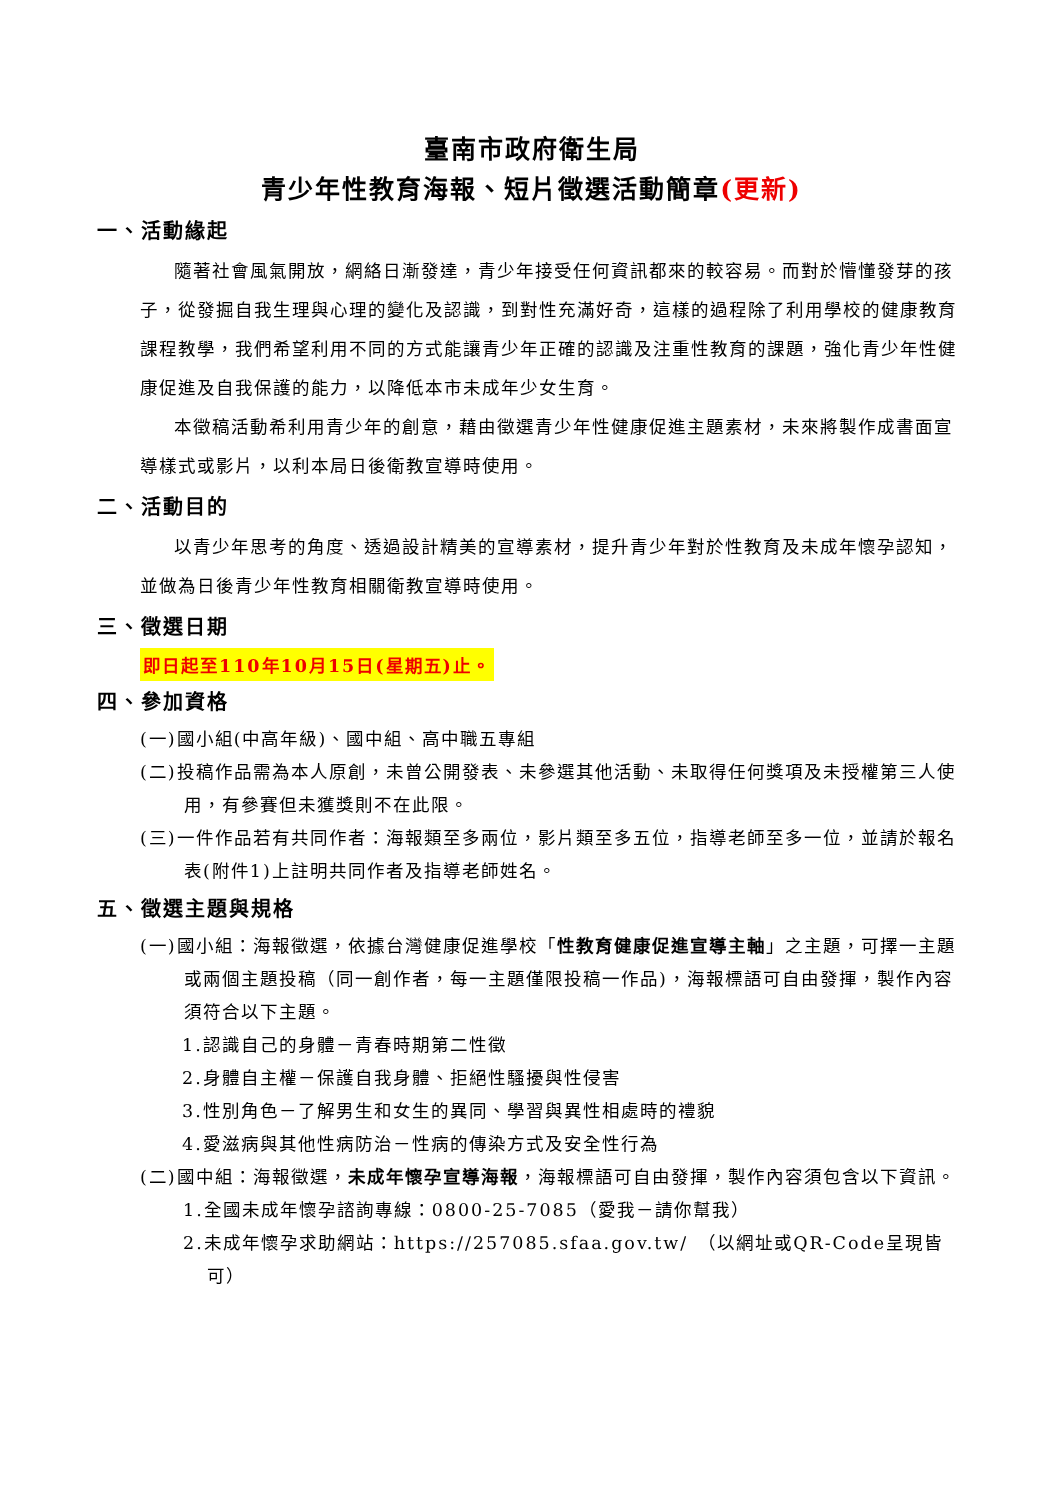臺南市政府衛生局
青少年性教育海報、短片徵選活動簡章(更新)
一、活動緣起
隨著社會風氣開放，網絡日漸發達，青少年接受任何資訊都來的較容易。而對於懵懂發芽的孩子，從發掘自我生理與心理的變化及認識，到對性充滿好奇，這樣的過程除了利用學校的健康教育課程教學，我們希望利用不同的方式能讓青少年正確的認識及注重性教育的課題，強化青少年性健康促進及自我保護的能力，以降低本市未成年少女生育。
本徵稿活動希利用青少年的創意，藉由徵選青少年性健康促進主題素材，未來將製作成書面宣導樣式或影片，以利本局日後衛教宣導時使用。
二、活動目的
以青少年思考的角度、透過設計精美的宣導素材，提升青少年對於性教育及未成年懷孕認知，並做為日後青少年性教育相關衛教宣導時使用。
三、徵選日期
即日起至110年10月15日(星期五)止。
四、參加資格
(一)國小組(中高年級)、國中組、高中職五專組
(二)投稿作品需為本人原創，未曾公開發表、未參選其他活動、未取得任何獎項及未授權第三人使用，有參賽但未獲獎則不在此限。
(三)一件作品若有共同作者：海報類至多兩位，影片類至多五位，指導老師至多一位，並請於報名表(附件1)上註明共同作者及指導老師姓名。
五、徵選主題與規格
(一)國小組：海報徵選，依據台灣健康促進學校「性教育健康促進宣導主軸」之主題，可擇一主題或兩個主題投稿（同一創作者，每一主題僅限投稿一作品)，海報標語可自由發揮，製作內容須符合以下主題。
1.認識自己的身體－青春時期第二性徵
2.身體自主權－保護自我身體、拒絕性騷擾與性侵害
3.性別角色－了解男生和女生的異同、學習與異性相處時的禮貌
4.愛滋病與其他性病防治－性病的傳染方式及安全性行為
(二)國中組：海報徵選，未成年懷孕宣導海報，海報標語可自由發揮，製作內容須包含以下資訊。
1.全國未成年懷孕諮詢專線：0800-25-7085（愛我－請你幫我）
2.未成年懷孕求助網站：https://257085.sfaa.gov.tw/　（以網址或QR-Code呈現皆可）